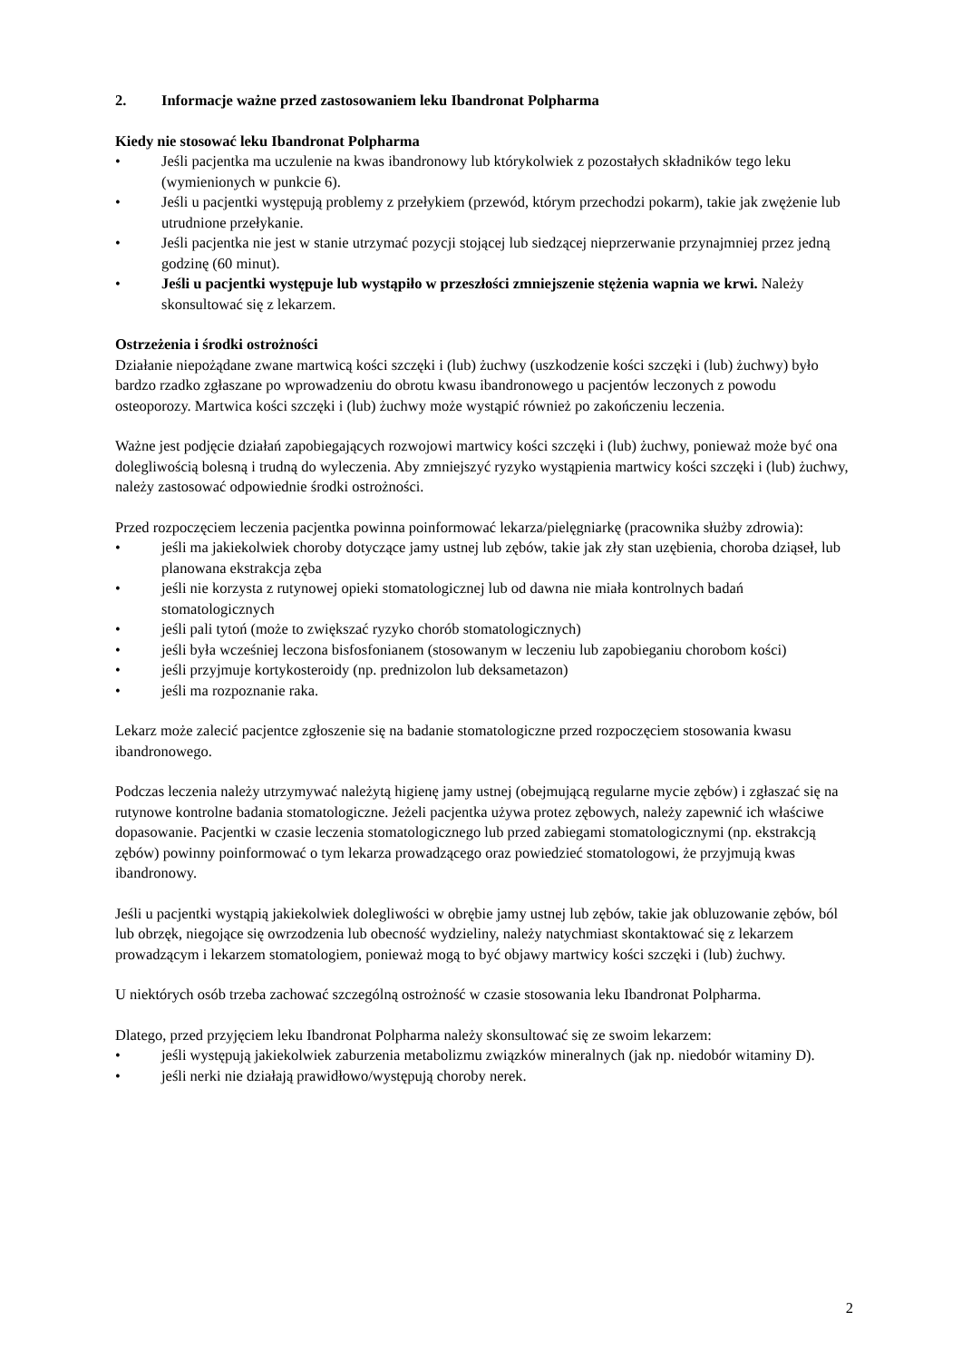2. Informacje ważne przed zastosowaniem leku Ibandronat Polpharma
Kiedy nie stosować leku Ibandronat Polpharma
• Jeśli pacjentka ma uczulenie na kwas ibandronowy lub którykolwiek z pozostałych składników tego leku (wymienionych w punkcie 6).
• Jeśli u pacjentki występują problemy z przełykiem (przewód, którym przechodzi pokarm), takie jak zwężenie lub utrudnione przełykanie.
• Jeśli pacjentka nie jest w stanie utrzymać pozycji stojącej lub siedzącej nieprzerwanie przynajmniej przez jedną godzinę (60 minut).
• Jeśli u pacjentki występuje lub wystąpiło w przeszłości zmniejszenie stężenia wapnia we krwi. Należy skonsultować się z lekarzem.
Ostrzeżenia i środki ostrożności
Działanie niepożądane zwane martwicą kości szczęki i (lub) żuchwy (uszkodzenie kości szczęki i (lub) żuchwy) było bardzo rzadko zgłaszane po wprowadzeniu do obrotu kwasu ibandronowego u pacjentów leczonych z powodu osteoporozy. Martwica kości szczęki i (lub) żuchwy może wystąpić również po zakończeniu leczenia.
Ważne jest podjęcie działań zapobiegających rozwojowi martwicy kości szczęki i (lub) żuchwy, ponieważ może być ona dolegliwością bolesną i trudną do wyleczenia. Aby zmniejszyć ryzyko wystąpienia martwicy kości szczęki i (lub) żuchwy, należy zastosować odpowiednie środki ostrożności.
Przed rozpoczęciem leczenia pacjentka powinna poinformować lekarza/pielęgniarkę (pracownika służby zdrowia):
• jeśli ma jakiekolwiek choroby dotyczące jamy ustnej lub zębów, takie jak zły stan uzębienia, choroba dziąseł, lub planowana ekstrakcja zęba
• jeśli nie korzysta z rutynowej opieki stomatologicznej lub od dawna nie miała kontrolnych badań stomatologicznych
• jeśli pali tytoń (może to zwiększać ryzyko chorób stomatologicznych)
• jeśli była wcześniej leczona bisfosfonianem (stosowanym w leczeniu lub zapobieganiu chorobom kości)
• jeśli przyjmuje kortykosteroidy (np. prednizolon lub deksametazon)
• jeśli ma rozpoznanie raka.
Lekarz może zalecić pacjentce zgłoszenie się na badanie stomatologiczne przed rozpoczęciem stosowania kwasu ibandronowego.
Podczas leczenia należy utrzymywać należytą higienę jamy ustnej (obejmującą regularne mycie zębów) i zgłaszać się na rutynowe kontrolne badania stomatologiczne. Jeżeli pacjentka używa protez zębowych, należy zapewnić ich właściwe dopasowanie. Pacjentki w czasie leczenia stomatologicznego lub przed zabiegami stomatologicznymi (np. ekstrakcją zębów) powinny poinformować o tym lekarza prowadzącego oraz powiedzieć stomatologowi, że przyjmują kwas ibandronowy.
Jeśli u pacjentki wystąpią jakiekolwiek dolegliwości w obrębie jamy ustnej lub zębów, takie jak obluzowanie zębów, ból lub obrzęk, niegojące się owrzodzenia lub obecność wydzieliny, należy natychmiast skontaktować się z lekarzem prowadzącym i lekarzem stomatologiem, ponieważ mogą to być objawy martwicy kości szczęki i (lub) żuchwy.
U niektórych osób trzeba zachować szczególną ostrożność w czasie stosowania leku Ibandronat Polpharma.
Dlatego, przed przyjęciem leku Ibandronat Polpharma należy skonsultować się ze swoim lekarzem:
• jeśli występują jakiekolwiek zaburzenia metabolizmu związków mineralnych (jak np. niedobór witaminy D).
• jeśli nerki nie działają prawidłowo/występują choroby nerek.
2